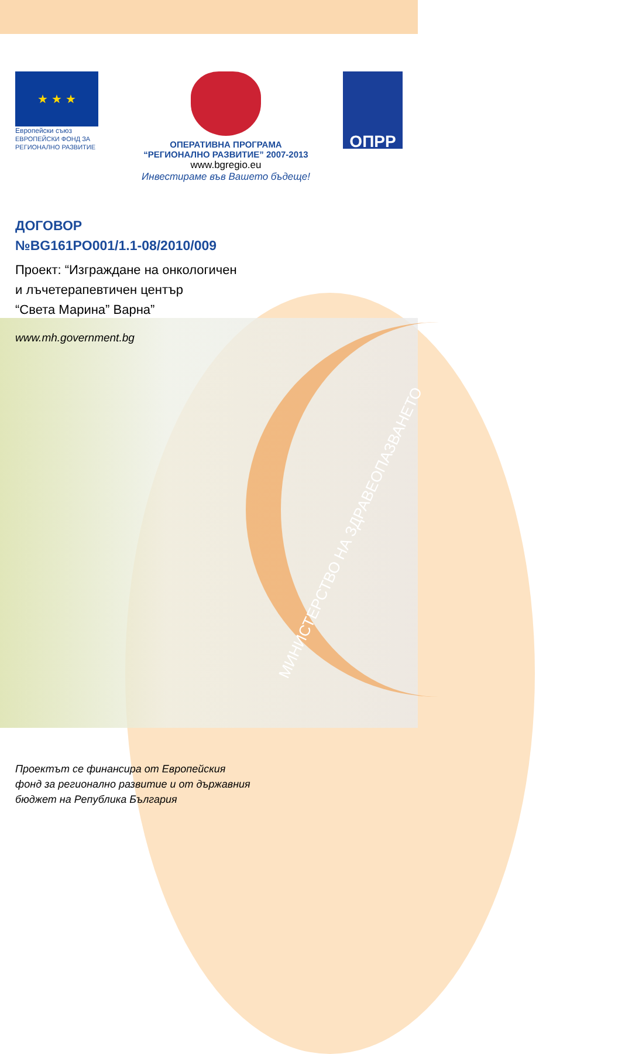★ ★ ★
Европейски съюз
ЕВРОПЕЙСКИ ФОНД ЗА
РЕГИОНАЛНО РАЗВИТИЕ
ОПЕРАТИВНА ПРОГРАМА
“РЕГИОНАЛНО РАЗВИТИЕ” 2007-2013
www.bgregio.eu
Инвестираме във Вашето бъдеще!
ОПРР
ДОГОВОР
№BG161PO001/1.1-08/2010/009
Проект: “Изграждане на онкологичен
и лъчетерапевтичен център
“Света Марина” Варна”
www.mh.government.bg
МИНИСТЕРСТВО НА ЗДРАВЕОПАЗВАНЕТО
Проектът се финансира от Европейския
фонд за регионално развитие и от държавния
бюджет на Република България